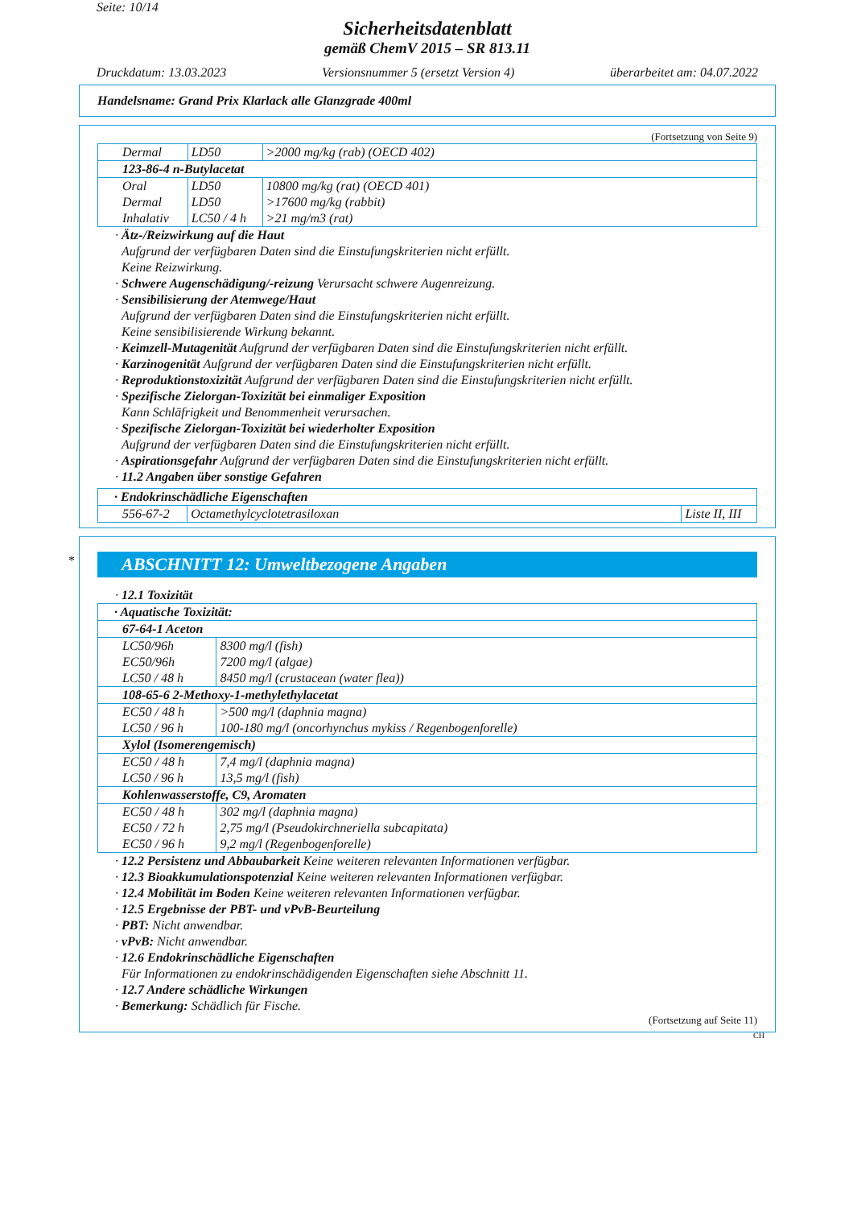Seite: 10/14
Sicherheitsdatenblatt
gemäß ChemV 2015 – SR 813.11
Druckdatum: 13.03.2023 Versionsnummer 5 (ersetzt Version 4) überarbeitet am: 04.07.2022
Handelsname: Grand Prix Klarlack alle Glanzgrade 400ml
(Fortsetzung von Seite 9)
| Dermal | LD50 | >2000 mg/kg (rab) (OECD 402) |
| 123-86-4 n-Butylacetat | | |
| Oral | LD50 | 10800 mg/kg (rat) (OECD 401) |
| Dermal | LD50 | >17600 mg/kg (rabbit) |
| Inhalativ | LC50 / 4 h | >21 mg/m3 (rat) |
· Ätz-/Reizwirkung auf die Haut
Aufgrund der verfügbaren Daten sind die Einstufungskriterien nicht erfüllt.
Keine Reizwirkung.
· Schwere Augenschädigung/-reizung Verursacht schwere Augenreizung.
· Sensibilisierung der Atemwege/Haut
Aufgrund der verfügbaren Daten sind die Einstufungskriterien nicht erfüllt.
Keine sensibilisierende Wirkung bekannt.
· Keimzell-Mutagenität Aufgrund der verfügbaren Daten sind die Einstufungskriterien nicht erfüllt.
· Karzinogenität Aufgrund der verfügbaren Daten sind die Einstufungskriterien nicht erfüllt.
· Reproduktionstoxizität Aufgrund der verfügbaren Daten sind die Einstufungskriterien nicht erfüllt.
· Spezifische Zielorgan-Toxizität bei einmaliger Exposition
Kann Schläfrigkeit und Benommenheit verursachen.
· Spezifische Zielorgan-Toxizität bei wiederholter Exposition
Aufgrund der verfügbaren Daten sind die Einstufungskriterien nicht erfüllt.
· Aspirationsgefahr Aufgrund der verfügbaren Daten sind die Einstufungskriterien nicht erfüllt.
· 11.2 Angaben über sonstige Gefahren
| · Endokrinschädliche Eigenschaften | | |
| 556-67-2 | Octamethylcyclotetrasiloxan | Liste II, III |
*
ABSCHNITT 12: Umweltbezogene Angaben
· 12.1 Toxizität
| · Aquatische Toxizität: | |
| 67-64-1 Aceton | |
| LC50/96h | 8300 mg/l (fish) |
| EC50/96h | 7200 mg/l (algae) |
| LC50 / 48 h | 8450 mg/l (crustacean (water flea)) |
| 108-65-6 2-Methoxy-1-methylethylacetat | |
| EC50 / 48 h | >500 mg/l (daphnia magna) |
| LC50 / 96 h | 100-180 mg/l (oncorhynchus mykiss / Regenbogenforelle) |
| Xylol (Isomerengemisch) | |
| EC50 / 48 h | 7,4 mg/l (daphnia magna) |
| LC50 / 96 h | 13,5 mg/l (fish) |
| Kohlenwasserstoffe, C9, Aromaten | |
| EC50 / 48 h | 302 mg/l (daphnia magna) |
| EC50 / 72 h | 2,75 mg/l (Pseudokirchneriella subcapitata) |
| EC50 / 96 h | 9,2 mg/l (Regenbogenforelle) |
· 12.2 Persistenz und Abbaubarkeit Keine weiteren relevanten Informationen verfügbar.
· 12.3 Bioakkumulationspotenzial Keine weiteren relevanten Informationen verfügbar.
· 12.4 Mobilität im Boden Keine weiteren relevanten Informationen verfügbar.
· 12.5 Ergebnisse der PBT- und vPvB-Beurteilung
· PBT: Nicht anwendbar.
· vPvB: Nicht anwendbar.
· 12.6 Endokrinschädliche Eigenschaften
Für Informationen zu endokrinschädigenden Eigenschaften siehe Abschnitt 11.
· 12.7 Andere schädliche Wirkungen
· Bemerkung: Schädlich für Fische.
(Fortsetzung auf Seite 11)
CH